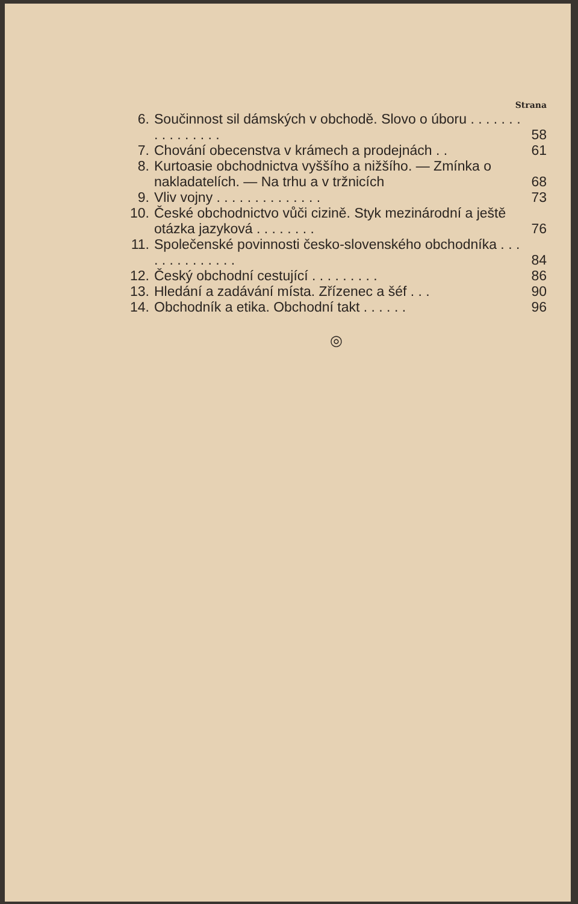Strana
| 6. | Součinnost sil dámských v obchodě. Slovo o úboru . . . . . . . . . . . . . . . . | 58 |
| 7. | Chování obecenstva v krámech a prodejnách . . | 61 |
| 8. | Kurtoasie obchodnictva vyššího a nižšího. — Zmínka o nakladatelích. — Na trhu a v tržnicích | 68 |
| 9. | Vliv vojny . . . . . . . . . . . . . . | 73 |
| 10. | České obchodnictvo vůči cizině. Styk mezinárodní a ještě otázka jazyková . . . . . . . . | 76 |
| 11. | Společenské povinnosti česko-slovenského obchodníka . . . . . . . . . . . . . . | 84 |
| 12. | Český obchodní cestující . . . . . . . . . | 86 |
| 13. | Hledání a zadávání místa. Zřízenec a šéf . . . | 90 |
| 14. | Obchodník a etika. Obchodní takt . . . . . . | 96 |
◎